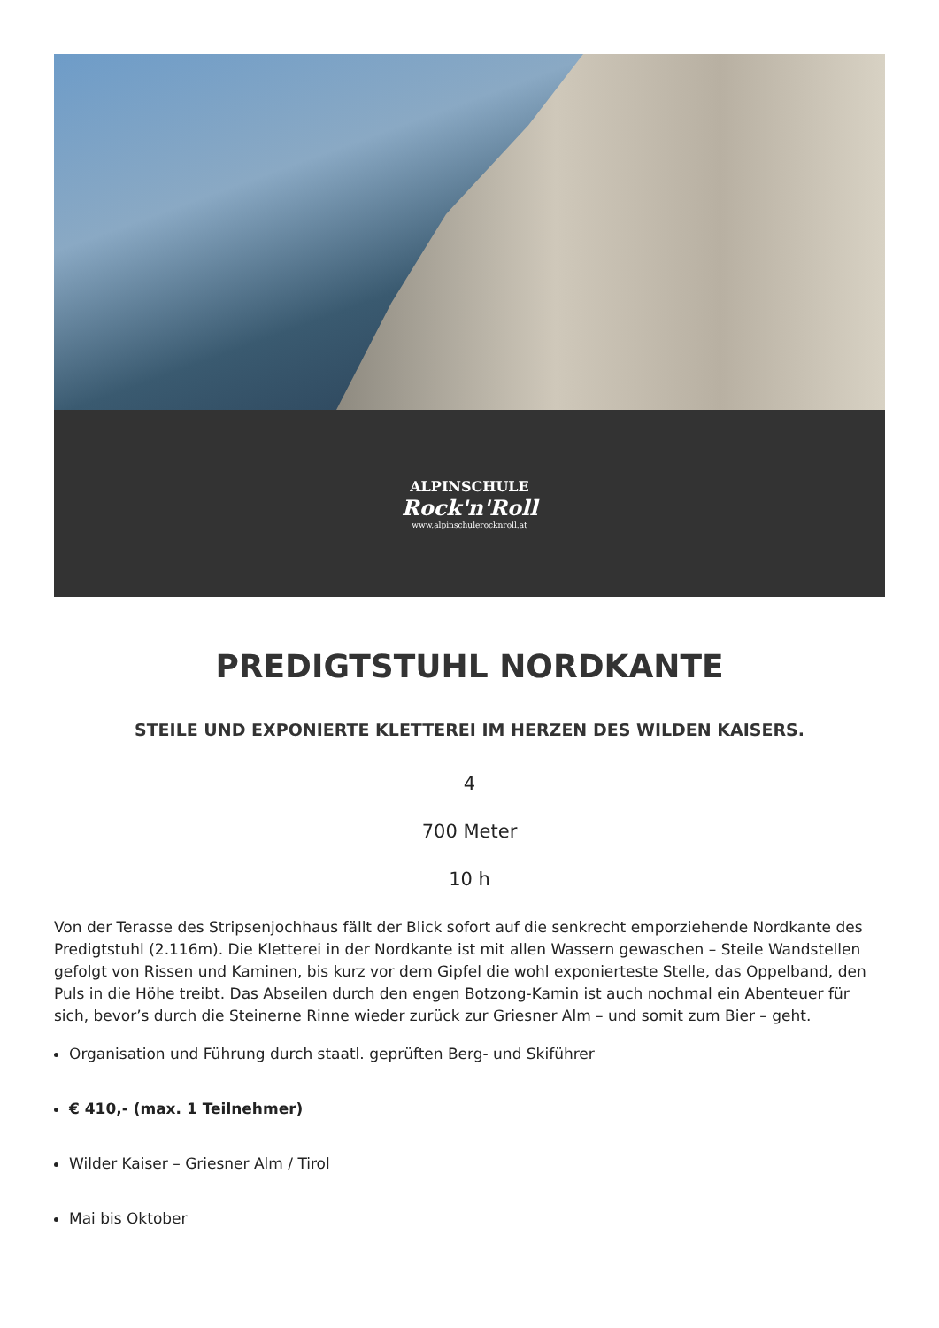ALPINSCHULE
Rock'n'Roll
www.alpinschulerocknroll.at
PREDIGTSTUHL NORDKANTE
STEILE UND EXPONIERTE KLETTEREI IM HERZEN DES WILDEN KAISERS.
4
700 Meter
10 h
Von der Terasse des Stripsenjochhaus fällt der Blick sofort auf die senkrecht emporziehende Nordkante des Predigtstuhl (2.116m). Die Kletterei in der Nordkante ist mit allen Wassern gewaschen – Steile Wandstellen gefolgt von Rissen und Kaminen, bis kurz vor dem Gipfel die wohl exponierteste Stelle, das Oppelband, den Puls in die Höhe treibt. Das Abseilen durch den engen Botzong-Kamin ist auch nochmal ein Abenteuer für sich, bevor’s durch die Steinerne Rinne wieder zurück zur Griesner Alm – und somit zum Bier – geht.
Organisation und Führung durch staatl. geprüften Berg- und Skiführer
€ 410,- (max. 1 Teilnehmer)
Wilder Kaiser – Griesner Alm / Tirol
Mai bis Oktober